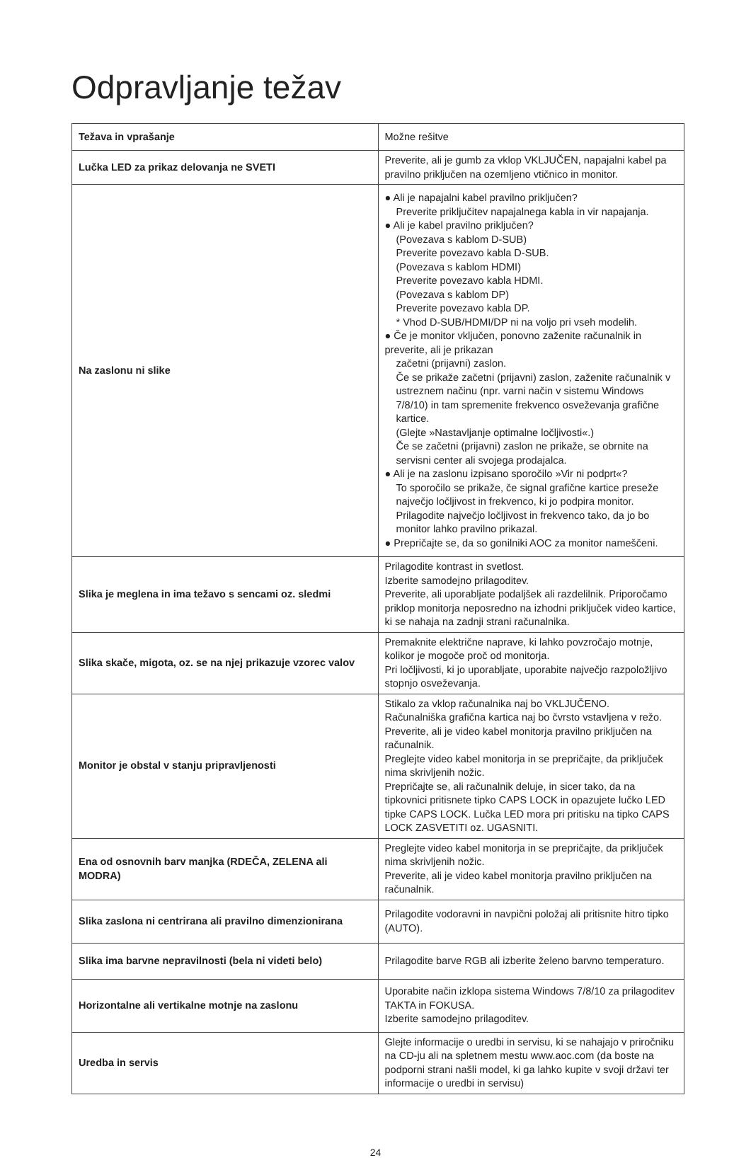Odpravljanje težav
| Težava in vprašanje | Možne rešitve |
| --- | --- |
| Lučka LED za prikaz delovanja ne SVETI | Preverite, ali je gumb za vklop VKLJUČEN, napajalni kabel pa pravilno priključen na ozemljeno vtičnico in monitor. |
| Na zaslonu ni slike | ● Ali je napajalni kabel pravilno priključen? Preverite priključitev napajalnega kabla in vir napajanja. ● Ali je kabel pravilno priključen? (Povezava s kablom D-SUB) Preverite povezavo kabla D-SUB. (Povezava s kablom HDMI) Preverite povezavo kabla HDMI. (Povezava s kablom DP) Preverite povezavo kabla DP. * Vhod D-SUB/HDMI/DP ni na voljo pri vseh modelih. ● Če je monitor vključen, ponovno zaženite računalnik in preverite, ali je prikazan začetni (prijavni) zaslon. Če se prikaže začetni (prijavni) zaslon, zaženite računalnik v ustreznem načinu (npr. varni način v sistemu Windows 7/8/10) in tam spremenite frekvenco osveževanja grafične kartice. (Glejte »Nastavljanje optimalne ločljivosti«.) Če se začetni (prijavni) zaslon ne prikaže, se obrnite na servisni center ali svojega prodajalca. ● Ali je na zaslonu izpisano sporočilo »Vir ni podprt«? To sporočilo se prikaže, če signal grafične kartice preseže največjo ločljivost in frekvenco, ki jo podpira monitor. Prilagodite največjo ločljivost in frekvenco tako, da jo bo monitor lahko pravilno prikazal. ● Prepričajte se, da so gonilniki AOC za monitor nameščeni. |
| Slika je meglena in ima težavo s sencami oz. sledmi | Prilagodite kontrast in svetlost. Izberite samodejno prilagoditev. Preverite, ali uporabljate podaljšek ali razdelilnik. Priporočamo priklop monitorja neposredno na izhodni priključek video kartice, ki se nahaja na zadnji strani računalnika. |
| Slika skače, migota, oz. se na njej prikazuje vzorec valov | Premaknite električne naprave, ki lahko povzročajo motnje, kolikor je mogoče proč od monitorja. Pri ločljivosti, ki jo uporabljate, uporabite največjo razpoložljivo stopnjo osveževanja. |
| Monitor je obstal v stanju pripravljenosti | Stikalo za vklop računalnika naj bo VKLJUČENO. Računalniška grafična kartica naj bo čvrsto vstavljena v režo. Preverite, ali je video kabel monitorja pravilno priključen na računalnik. Preglejte video kabel monitorja in se prepričajte, da priključek nima skrivljenih nožic. Prepričajte se, ali računalnik deluje, in sicer tako, da na tipkovnici pritisnete tipko CAPS LOCK in opazujete lučko LED tipke CAPS LOCK. Lučka LED mora pri pritisku na tipko CAPS LOCK ZASVETITI oz. UGASNITI. |
| Ena od osnovnih barv manjka (RDEČA, ZELENA ali MODRA) | Preglejte video kabel monitorja in se prepričajte, da priključek nima skrivljenih nožic. Preverite, ali je video kabel monitorja pravilno priključen na računalnik. |
| Slika zaslona ni centrirana ali pravilno dimenzionirana | Prilagodite vodoravni in navpični položaj ali pritisnite hitro tipko (AUTO). |
| Slika ima barvne nepravilnosti (bela ni videti belo) | Prilagodite barve RGB ali izberite želeno barvno temperaturo. |
| Horizontalne ali vertikalne motnje na zaslonu | Uporabite način izklopa sistema Windows 7/8/10 za prilagoditev TAKTA in FOKUSA. Izberite samodejno prilagoditev. |
| Uredba in servis | Glejte informacije o uredbi in servisu, ki se nahajajo v priročniku na CD-ju ali na spletnem mestu www.aoc.com (da boste na podporni strani našli model, ki ga lahko kupite v svoji državi ter informacije o uredbi in servisu) |
24